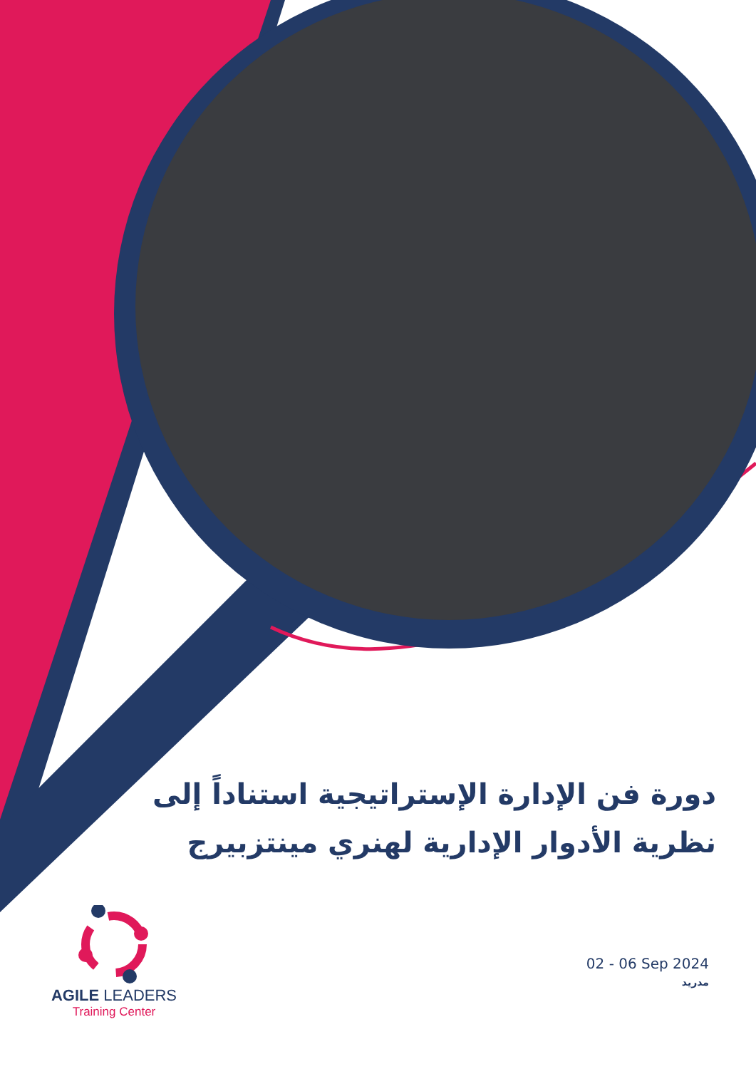دورة فن الإدارة الإستراتيجية استناداً إلى نظرية الأدوار الإدارية لهنري مينتزبيرج
02 - 06 Sep 2024
مدريد
AGILE LEADERS
Training Center